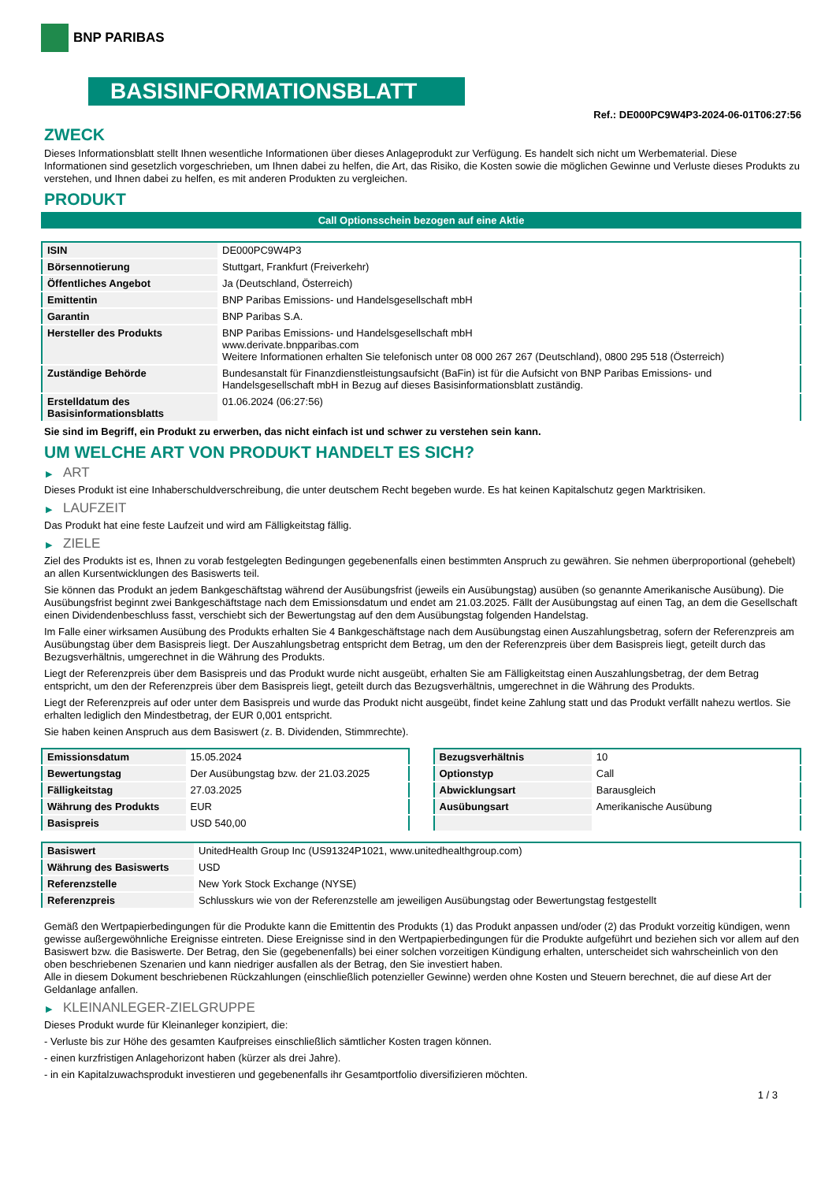BNP PARIBAS
BASISINFORMATIONSBLATT
Ref.: DE000PC9W4P3-2024-06-01T06:27:56
ZWECK
Dieses Informationsblatt stellt Ihnen wesentliche Informationen über dieses Anlageprodukt zur Verfügung. Es handelt sich nicht um Werbematerial. Diese Informationen sind gesetzlich vorgeschrieben, um Ihnen dabei zu helfen, die Art, das Risiko, die Kosten sowie die möglichen Gewinne und Verluste dieses Produkts zu verstehen, und Ihnen dabei zu helfen, es mit anderen Produkten zu vergleichen.
PRODUKT
Call Optionsschein bezogen auf eine Aktie
| ISIN | DE000PC9W4P3 |
| Börsennotierung | Stuttgart, Frankfurt (Freiverkehr) |
| Öffentliches Angebot | Ja (Deutschland, Österreich) |
| Emittentin | BNP Paribas Emissions- und Handelsgesellschaft mbH |
| Garantin | BNP Paribas S.A. |
| Hersteller des Produkts | BNP Paribas Emissions- und Handelsgesellschaft mbH www.derivate.bnpparibas.com Weitere Informationen erhalten Sie telefonisch unter 08 000 267 267 (Deutschland), 0800 295 518 (Österreich) |
| Zuständige Behörde | Bundesanstalt für Finanzdienstleistungsaufsicht (BaFin) ist für die Aufsicht von BNP Paribas Emissions- und Handelsgesellschaft mbH in Bezug auf dieses Basisinformationsblatt zuständig. |
| Erstelldatum des Basisinformationsblatts | 01.06.2024 (06:27:56) |
Sie sind im Begriff, ein Produkt zu erwerben, das nicht einfach ist und schwer zu verstehen sein kann.
UM WELCHE ART VON PRODUKT HANDELT ES SICH?
▶ ART
Dieses Produkt ist eine Inhaberschuldverschreibung, die unter deutschem Recht begeben wurde. Es hat keinen Kapitalschutz gegen Marktrisiken.
▶ LAUFZEIT
Das Produkt hat eine feste Laufzeit und wird am Fälligkeitstag fällig.
▶ ZIELE
Ziel des Produkts ist es, Ihnen zu vorab festgelegten Bedingungen gegebenenfalls einen bestimmten Anspruch zu gewähren. Sie nehmen überproportional (gehebelt) an allen Kursentwicklungen des Basiswerts teil.
Sie können das Produkt an jedem Bankgeschäftstag während der Ausübungsfrist (jeweils ein Ausübungstag) ausüben (so genannte Amerikanische Ausübung). Die Ausübungsfrist beginnt zwei Bankgeschäftstage nach dem Emissionsdatum und endet am 21.03.2025. Fällt der Ausübungstag auf einen Tag, an dem die Gesellschaft einen Dividendenbeschluss fasst, verschiebt sich der Bewertungstag auf den dem Ausübungstag folgenden Handelstag.
Im Falle einer wirksamen Ausübung des Produkts erhalten Sie 4 Bankgeschäftstage nach dem Ausübungstag einen Auszahlungsbetrag, sofern der Referenzpreis am Ausübungstag über dem Basispreis liegt. Der Auszahlungsbetrag entspricht dem Betrag, um den der Referenzpreis über dem Basispreis liegt, geteilt durch das Bezugsverhältnis, umgerechnet in die Währung des Produkts.
Liegt der Referenzpreis über dem Basispreis und das Produkt wurde nicht ausgeübt, erhalten Sie am Fälligkeitstag einen Auszahlungsbetrag, der dem Betrag entspricht, um den der Referenzpreis über dem Basispreis liegt, geteilt durch das Bezugsverhältnis, umgerechnet in die Währung des Produkts.
Liegt der Referenzpreis auf oder unter dem Basispreis und wurde das Produkt nicht ausgeübt, findet keine Zahlung statt und das Produkt verfällt nahezu wertlos. Sie erhalten lediglich den Mindestbetrag, der EUR 0,001 entspricht.
Sie haben keinen Anspruch aus dem Basiswert (z. B. Dividenden, Stimmrechte).
| Emissionsdatum | 15.05.2024 |
| Bewertungstag | Der Ausübungstag bzw. der 21.03.2025 |
| Fälligkeitstag | 27.03.2025 |
| Währung des Produkts | EUR |
| Basispreis | USD 540,00 |
| Bezugsverhältnis | 10 |
| Optionstyp | Call |
| Abwicklungsart | Barausgleich |
| Ausübungsart | Amerikanische Ausübung |
| Basiswert | UnitedHealth Group Inc (US91324P1021, www.unitedhealthgroup.com) |
| Währung des Basiswerts | USD |
| Referenzstelle | New York Stock Exchange (NYSE) |
| Referenzpreis | Schlusskurs wie von der Referenzstelle am jeweiligen Ausübungstag oder Bewertungstag festgestellt |
Gemäß den Wertpapierbedingungen für die Produkte kann die Emittentin des Produkts (1) das Produkt anpassen und/oder (2) das Produkt vorzeitig kündigen, wenn gewisse außergewöhnliche Ereignisse eintreten. Diese Ereignisse sind in den Wertpapierbedingungen für die Produkte aufgeführt und beziehen sich vor allem auf den Basiswert bzw. die Basiswerte. Der Betrag, den Sie (gegebenenfalls) bei einer solchen vorzeitigen Kündigung erhalten, unterscheidet sich wahrscheinlich von den oben beschriebenen Szenarien und kann niedriger ausfallen als der Betrag, den Sie investiert haben.
Alle in diesem Dokument beschriebenen Rückzahlungen (einschließlich potenzieller Gewinne) werden ohne Kosten und Steuern berechnet, die auf diese Art der Geldanlage anfallen.
▶ KLEINANLEGER-ZIELGRUPPE
Dieses Produkt wurde für Kleinanleger konzipiert, die:
- Verluste bis zur Höhe des gesamten Kaufpreises einschließlich sämtlicher Kosten tragen können.
- einen kurzfristigen Anlagehorizont haben (kürzer als drei Jahre).
- in ein Kapitalzuwachsprodukt investieren und gegebenenfalls ihr Gesamtportfolio diversifizieren möchten.
1 / 3